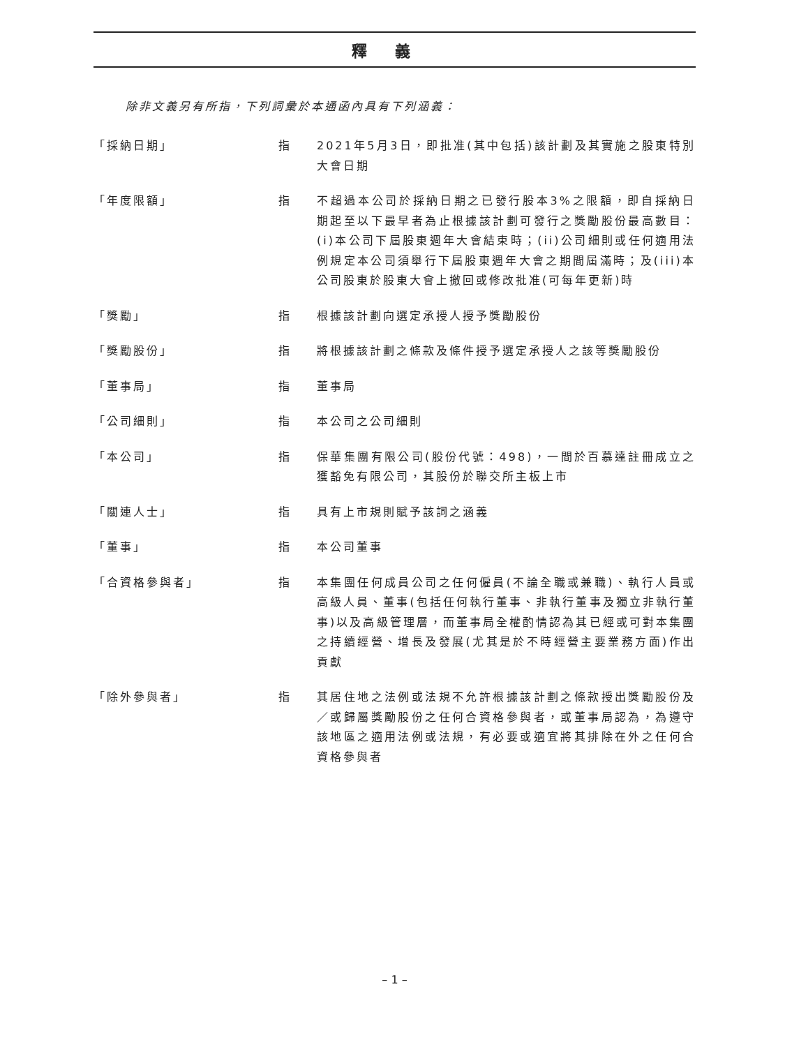釋義
除非文義另有所指，下列詞彙於本通函內具有下列涵義：
「採納日期」 指 2021年5月3日，即批准(其中包括)該計劃及其實施之股東特別大會日期
「年度限額」 指 不超過本公司於採納日期之已發行股本3%之限額，即自採納日期起至以下最早者為止根據該計劃可發行之獎勵股份最高數目：(i)本公司下屆股東週年大會結束時；(ii)公司細則或任何適用法例規定本公司須舉行下屆股東週年大會之期間屆滿時；及(iii)本公司股東於股東大會上撤回或修改批准(可每年更新)時
「獎勵」 指 根據該計劃向選定承授人授予獎勵股份
「獎勵股份」 指 將根據該計劃之條款及條件授予選定承授人之該等獎勵股份
「董事局」 指 董事局
「公司細則」 指 本公司之公司細則
「本公司」 指 保華集團有限公司(股份代號：498)，一間於百慕達註冊成立之獲豁免有限公司，其股份於聯交所主板上市
「關連人士」 指 具有上市規則賦予該詞之涵義
「董事」 指 本公司董事
「合資格參與者」 指 本集團任何成員公司之任何僱員(不論全職或兼職)、執行人員或高級人員、董事(包括任何執行董事、非執行董事及獨立非執行董事)以及高級管理層，而董事局全權酌情認為其已經或可對本集團之持續經營、增長及發展(尤其是於不時經營主要業務方面)作出貢獻
「除外參與者」 指 其居住地之法例或法規不允許根據該計劃之條款授出獎勵股份及／或歸屬獎勵股份之任何合資格參與者，或董事局認為，為遵守該地區之適用法例或法規，有必要或適宜將其排除在外之任何合資格參與者
– 1 –